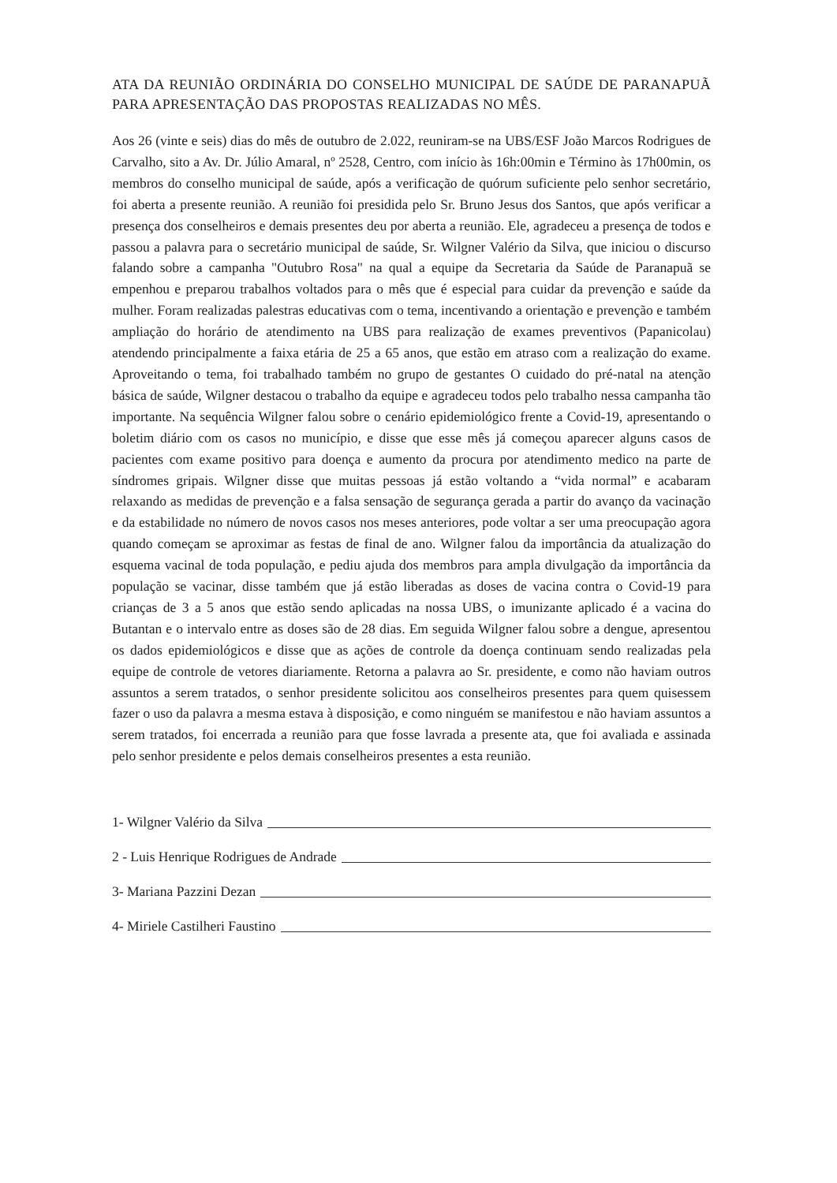ATA DA REUNIÃO ORDINÁRIA DO CONSELHO MUNICIPAL DE SAÚDE DE PARANAPUÃ PARA APRESENTAÇÃO DAS PROPOSTAS REALIZADAS NO MÊS.
Aos 26 (vinte e seis) dias do mês de outubro de 2.022, reuniram-se na UBS/ESF João Marcos Rodrigues de Carvalho, sito a Av. Dr. Júlio Amaral, nº 2528, Centro, com início às 16h:00min e Término às 17h00min, os membros do conselho municipal de saúde, após a verificação de quórum suficiente pelo senhor secretário, foi aberta a presente reunião. A reunião foi presidida pelo Sr. Bruno Jesus dos Santos, que após verificar a presença dos conselheiros e demais presentes deu por aberta a reunião. Ele, agradeceu a presença de todos e passou a palavra para o secretário municipal de saúde, Sr. Wilgner Valério da Silva, que iniciou o discurso falando sobre a campanha "Outubro Rosa" na qual a equipe da Secretaria da Saúde de Paranapuã se empenhou e preparou trabalhos voltados para o mês que é especial para cuidar da prevenção e saúde da mulher. Foram realizadas palestras educativas com o tema, incentivando a orientação e prevenção e também ampliação do horário de atendimento na UBS para realização de exames preventivos (Papanicolau) atendendo principalmente a faixa etária de 25 a 65 anos, que estão em atraso com a realização do exame. Aproveitando o tema, foi trabalhado também no grupo de gestantes O cuidado do pré-natal na atenção básica de saúde, Wilgner destacou o trabalho da equipe e agradeceu todos pelo trabalho nessa campanha tão importante. Na sequência Wilgner falou sobre o cenário epidemiológico frente a Covid-19, apresentando o boletim diário com os casos no município, e disse que esse mês já começou aparecer alguns casos de pacientes com exame positivo para doença e aumento da procura por atendimento medico na parte de síndromes gripais. Wilgner disse que muitas pessoas já estão voltando a “vida normal” e acabaram relaxando as medidas de prevenção e a falsa sensação de segurança gerada a partir do avanço da vacinação e da estabilidade no número de novos casos nos meses anteriores, pode voltar a ser uma preocupação agora quando começam se aproximar as festas de final de ano. Wilgner falou da importância da atualização do esquema vacinal de toda população, e pediu ajuda dos membros para ampla divulgação da importância da população se vacinar, disse também que já estão liberadas as doses de vacina contra o Covid-19 para crianças de 3 a 5 anos que estão sendo aplicadas na nossa UBS, o imunizante aplicado é a vacina do Butantan e o intervalo entre as doses são de 28 dias. Em seguida Wilgner falou sobre a dengue, apresentou os dados epidemiológicos e disse que as ações de controle da doença continuam sendo realizadas pela equipe de controle de vetores diariamente. Retorna a palavra ao Sr. presidente, e como não haviam outros assuntos a serem tratados, o senhor presidente solicitou aos conselheiros presentes para quem quisessem fazer o uso da palavra a mesma estava à disposição, e como ninguém se manifestou e não haviam assuntos a serem tratados, foi encerrada a reunião para que fosse lavrada a presente ata, que foi avaliada e assinada pelo senhor presidente e pelos demais conselheiros presentes a esta reunião.
1- Wilgner Valério da Silva
2 - Luis Henrique Rodrigues de Andrade
3- Mariana Pazzini Dezan
4- Miriele Castilheri Faustino